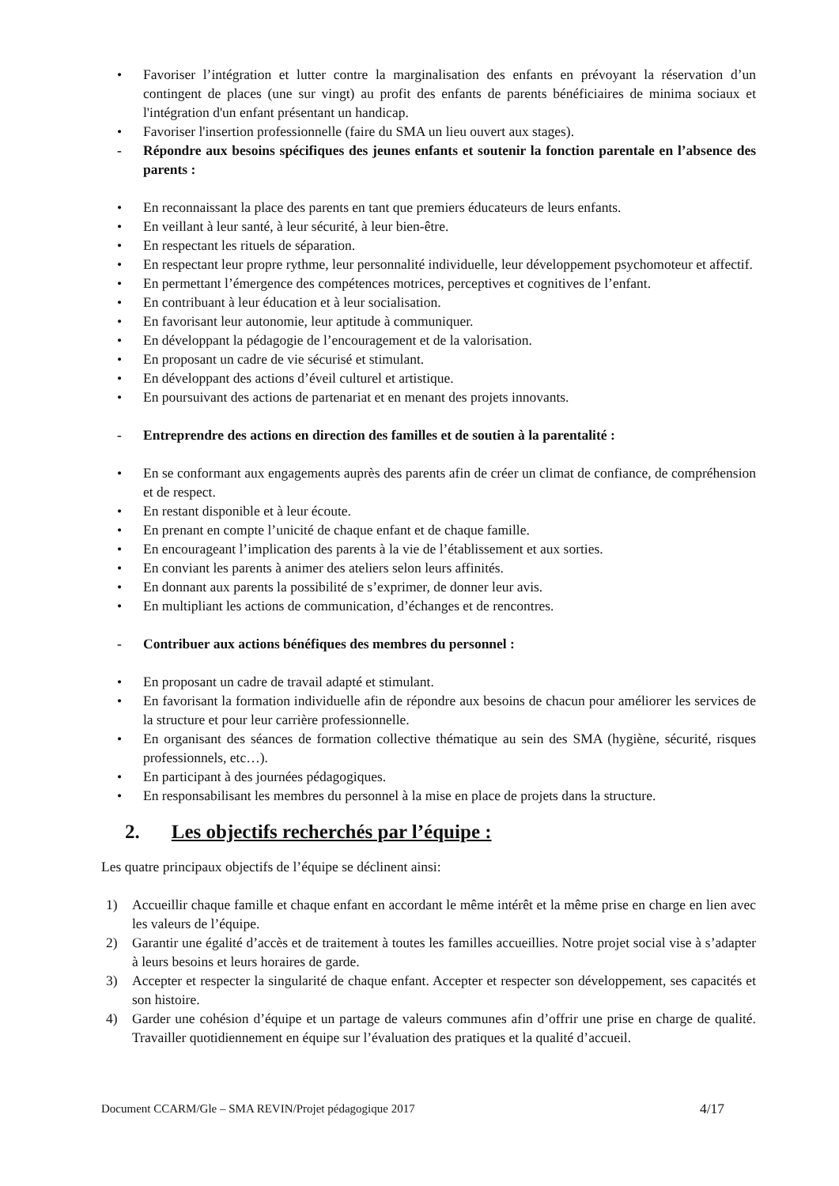• Favoriser l’intégration et lutter contre la marginalisation des enfants en prévoyant la réservation d’un contingent de places (une sur vingt) au profit des enfants de parents bénéficiaires de minima sociaux et l'intégration d'un enfant présentant un handicap.
• Favoriser l'insertion professionnelle (faire du SMA un lieu ouvert aux stages).
- Répondre aux besoins spécifiques des jeunes enfants et soutenir la fonction parentale en l’absence des parents :
• En reconnaissant la place des parents en tant que premiers éducateurs de leurs enfants.
• En veillant à leur santé, à leur sécurité, à leur bien-être.
• En respectant les rituels de séparation.
• En respectant leur propre rythme, leur personnalité individuelle, leur développement psychomoteur et affectif.
• En permettant l’émergence des compétences motrices, perceptives et cognitives de l’enfant.
• En contribuant à leur éducation et à leur socialisation.
• En favorisant leur autonomie, leur aptitude à communiquer.
• En développant la pédagogie de l’encouragement et de la valorisation.
• En proposant un cadre de vie sécurisé et stimulant.
• En développant des actions d’éveil culturel et artistique.
• En poursuivant des actions de partenariat et en menant des projets innovants.
- Entreprendre des actions en direction des familles et de soutien à la parentalité :
• En se conformant aux engagements auprès des parents afin de créer un climat de confiance, de compréhension et de respect.
• En restant disponible et à leur écoute.
• En prenant en compte l’unicité de chaque enfant et de chaque famille.
• En encourageant l’implication des parents à la vie de l’établissement et aux sorties.
• En conviant les parents à animer des ateliers selon leurs affinités.
• En donnant aux parents la possibilité de s’exprimer, de donner leur avis.
• En multipliant les actions de communication, d’échanges et de rencontres.
- Contribuer aux actions bénéfiques des membres du personnel :
• En proposant un cadre de travail adapté et stimulant.
• En favorisant la formation individuelle afin de répondre aux besoins de chacun pour améliorer les services de la structure et pour leur carrière professionnelle.
• En organisant des séances de formation collective thématique au sein des SMA (hygiène, sécurité, risques professionnels, etc…).
• En participant à des journées pédagogiques.
• En responsabilisant les membres du personnel à la mise en place de projets dans la structure.
2. Les objectifs recherchés par l’équipe :
Les quatre principaux objectifs de l’équipe se déclinent ainsi:
1) Accueillir chaque famille et chaque enfant en accordant le même intérêt et la même prise en charge en lien avec les valeurs de l’équipe.
2) Garantir une égalité d’accès et de traitement à toutes les familles accueillies. Notre projet social vise à s’adapter à leurs besoins et leurs horaires de garde.
3) Accepter et respecter la singularité de chaque enfant. Accepter et respecter son développement, ses capacités et son histoire.
4) Garder une cohésion d’équipe et un partage de valeurs communes afin d’offrir une prise en charge de qualité. Travailler quotidiennement en équipe sur l’évaluation des pratiques et la qualité d’accueil.
Document CCARM/Gle – SMA REVIN/Projet pédagogique 2017 4/17